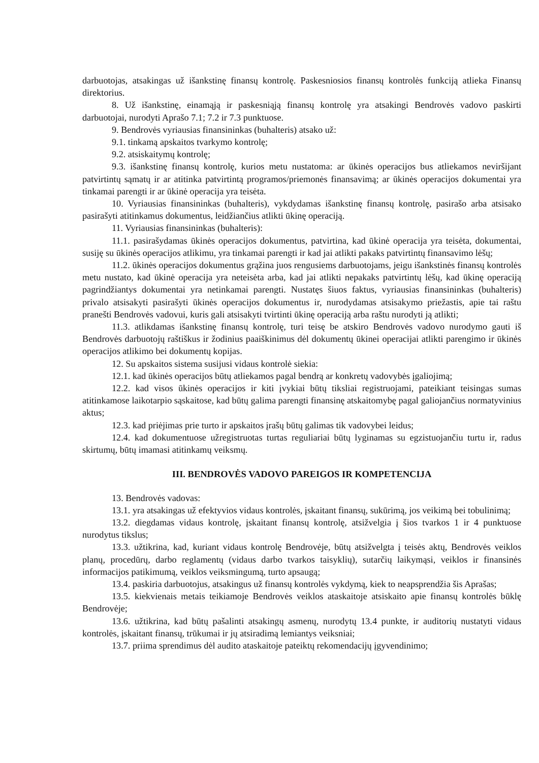darbuotojas, atsakingas už išankstinę finansų kontrolę. Paskesniosios finansų kontrolės funkciją atlieka Finansų direktorius.
8. Už išankstinę, einamąją ir paskesniąją finansų kontrolę yra atsakingi Bendrovės vadovo paskirti darbuotojai, nurodyti Aprašo 7.1; 7.2 ir 7.3 punktuose.
9. Bendrovės vyriausias finansininkas (buhalteris) atsako už:
9.1. tinkamą apskaitos tvarkymo kontrolę;
9.2. atsiskaitymų kontrolę;
9.3. išankstinę finansų kontrolę, kurios metu nustatoma: ar ūkinės operacijos bus atliekamos neviršijant patvirtintų sąmatų ir ar atitinka patvirtintą programos/priemonės finansavimą; ar ūkinės operacijos dokumentai yra tinkamai parengti ir ar ūkinė operacija yra teisėta.
10. Vyriausias finansininkas (buhalteris), vykdydamas išankstinę finansų kontrolę, pasirašo arba atsisako pasirašyti atitinkamus dokumentus, leidžiančius atlikti ūkinę operaciją.
11. Vyriausias finansininkas (buhalteris):
11.1. pasirašydamas ūkinės operacijos dokumentus, patvirtina, kad ūkinė operacija yra teisėta, dokumentai, susiję su ūkinės operacijos atlikimu, yra tinkamai parengti ir kad jai atlikti pakaks patvirtintų finansavimo lėšų;
11.2. ūkinės operacijos dokumentus grąžina juos rengusiems darbuotojams, jeigu išankstinės finansų kontrolės metu nustato, kad ūkinė operacija yra neteisėta arba, kad jai atlikti nepakaks patvirtintų lėšų, kad ūkinę operaciją pagrindžiantys dokumentai yra netinkamai parengti. Nustatęs šiuos faktus, vyriausias finansininkas (buhalteris) privalo atsisakyti pasirašyti ūkinės operacijos dokumentus ir, nurodydamas atsisakymo priežastis, apie tai raštu pranešti Bendrovės vadovui, kuris gali atsisakyti tvirtinti ūkinę operaciją arba raštu nurodyti ją atlikti;
11.3. atlikdamas išankstinę finansų kontrolę, turi teisę be atskiro Bendrovės vadovo nurodymo gauti iš Bendrovės darbuotojų raštiškus ir žodinius paaiškinimus dėl dokumentų ūkinei operacijai atlikti parengimo ir ūkinės operacijos atlikimo bei dokumentų kopijas.
12. Su apskaitos sistema susijusi vidaus kontrolė siekia:
12.1. kad ūkinės operacijos būtų atliekamos pagal bendrą ar konkretų vadovybės įgaliojimą;
12.2. kad visos ūkinės operacijos ir kiti įvykiai būtų tiksliai registruojami, pateikiant teisingas sumas atitinkamose laikotarpio sąskaitose, kad būtų galima parengti finansinę atskaitomybę pagal galiojančius normatyvinius aktus;
12.3. kad priėjimas prie turto ir apskaitos įrašų būtų galimas tik vadovybei leidus;
12.4. kad dokumentuose užregistruotas turtas reguliariai būtų lyginamas su egzistuojančiu turtu ir, radus skirtumų, būtų imamasi atitinkamų veiksmų.
III. BENDROVĖS VADOVO PAREIGOS IR KOMPETENCIJA
13. Bendrovės vadovas:
13.1. yra atsakingas už efektyvios vidaus kontrolės, įskaitant finansų, sukūrimą, jos veikimą bei tobulinimą;
13.2. diegdamas vidaus kontrolę, įskaitant finansų kontrolę, atsižvelgia į šios tvarkos 1 ir 4 punktuose nurodytus tikslus;
13.3. užtikrina, kad, kuriant vidaus kontrolę Bendrovėje, būtų atsižvelgta į teisės aktų, Bendrovės veiklos planų, procedūrų, darbo reglamentų (vidaus darbo tvarkos taisyklių), sutarčių laikymąsi, veiklos ir finansinės informacijos patikimumą, veiklos veiksmingumą, turto apsaugą;
13.4. paskiria darbuotojus, atsakingus už finansų kontrolės vykdymą, kiek to neapsprendžia šis Aprašas;
13.5. kiekvienais metais teikiamoje Bendrovės veiklos ataskaitoje atsiskaito apie finansų kontrolės būklę Bendrovėje;
13.6. užtikrina, kad būtų pašalinti atsakingų asmenų, nurodytų 13.4 punkte, ir auditorių nustatyti vidaus kontrolės, įskaitant finansų, trūkumai ir jų atsiradimą lemiantys veiksniai;
13.7. priima sprendimus dėl audito ataskaitoje pateiktų rekomendacijų įgyvendinimo;